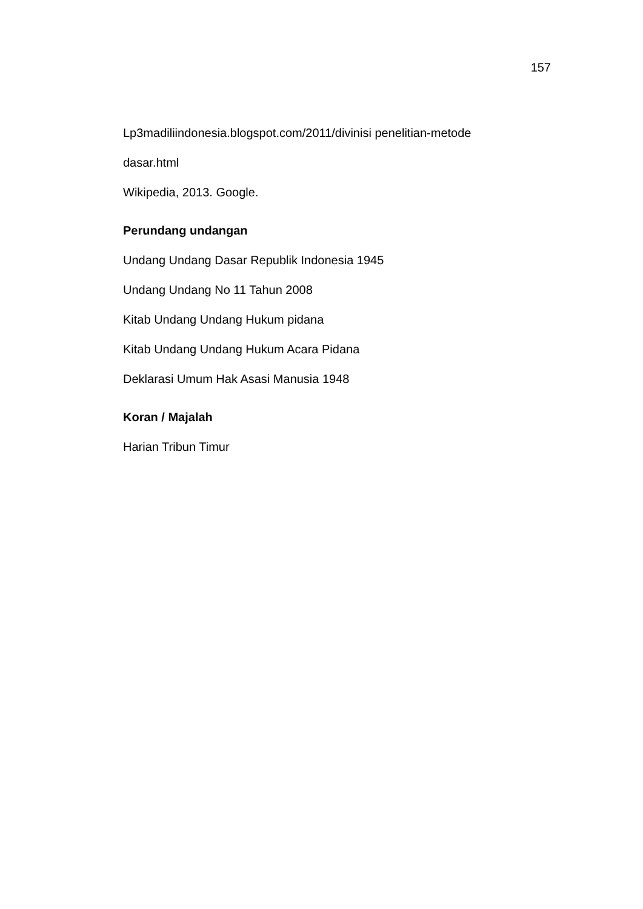157
Lp3madiliindonesia.blogspot.com/2011/divinisi penelitian-metode
dasar.html
Wikipedia, 2013. Google.
Perundang undangan
Undang Undang Dasar Republik Indonesia 1945
Undang Undang No 11 Tahun 2008
Kitab Undang Undang Hukum pidana
Kitab Undang Undang Hukum Acara Pidana
Deklarasi Umum Hak Asasi Manusia 1948
Koran / Majalah
Harian Tribun Timur